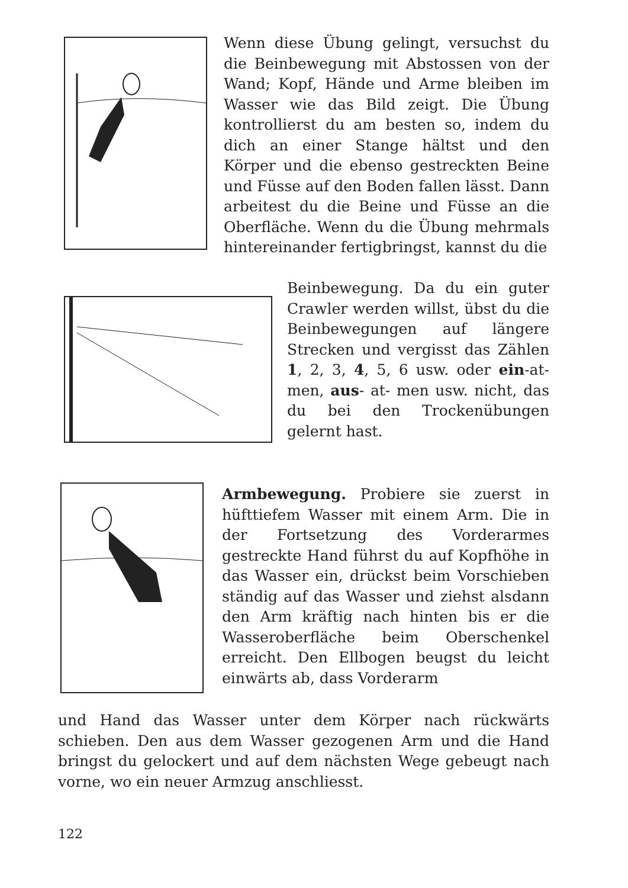Wenn diese Übung gelingt, versuchst du die Beinbewegung mit Abstossen von der Wand; Kopf, Hände und Arme bleiben im Wasser wie das Bild zeigt. Die Übung kontrollierst du am besten so, indem du dich an einer Stange hältst und den Körper und die ebenso gestreckten Beine und Füsse auf den Boden fallen lässt. Dann arbeitest du die Beine und Füsse an die Oberfläche. Wenn du die Übung mehrmals hintereinander fertigbringst, kannst du die
Beinbewegung. Da du ein guter Crawler werden willst, übst du die Beinbewegungen auf längere Strecken und vergisst das Zählen 1, 2, 3, 4, 5, 6 usw. oder ein-at- men, aus- at- men usw. nicht, das du bei den Trockenübungen gelernt hast.
Armbewegung. Probiere sie zuerst in hüfttiefem Wasser mit einem Arm. Die in der Fortsetzung des Vorderarmes gestreckte Hand führst du auf Kopfhöhe in das Wasser ein, drückst beim Vorschieben ständig auf das Wasser und ziehst alsdann den Arm kräftig nach hinten bis er die Wasseroberfläche beim Oberschenkel erreicht. Den Ellbogen beugst du leicht einwärts ab, dass Vorderarm
und Hand das Wasser unter dem Körper nach rückwärts schieben. Den aus dem Wasser gezogenen Arm und die Hand bringst du gelockert und auf dem nächsten Wege gebeugt nach vorne, wo ein neuer Armzug anschliesst.
122